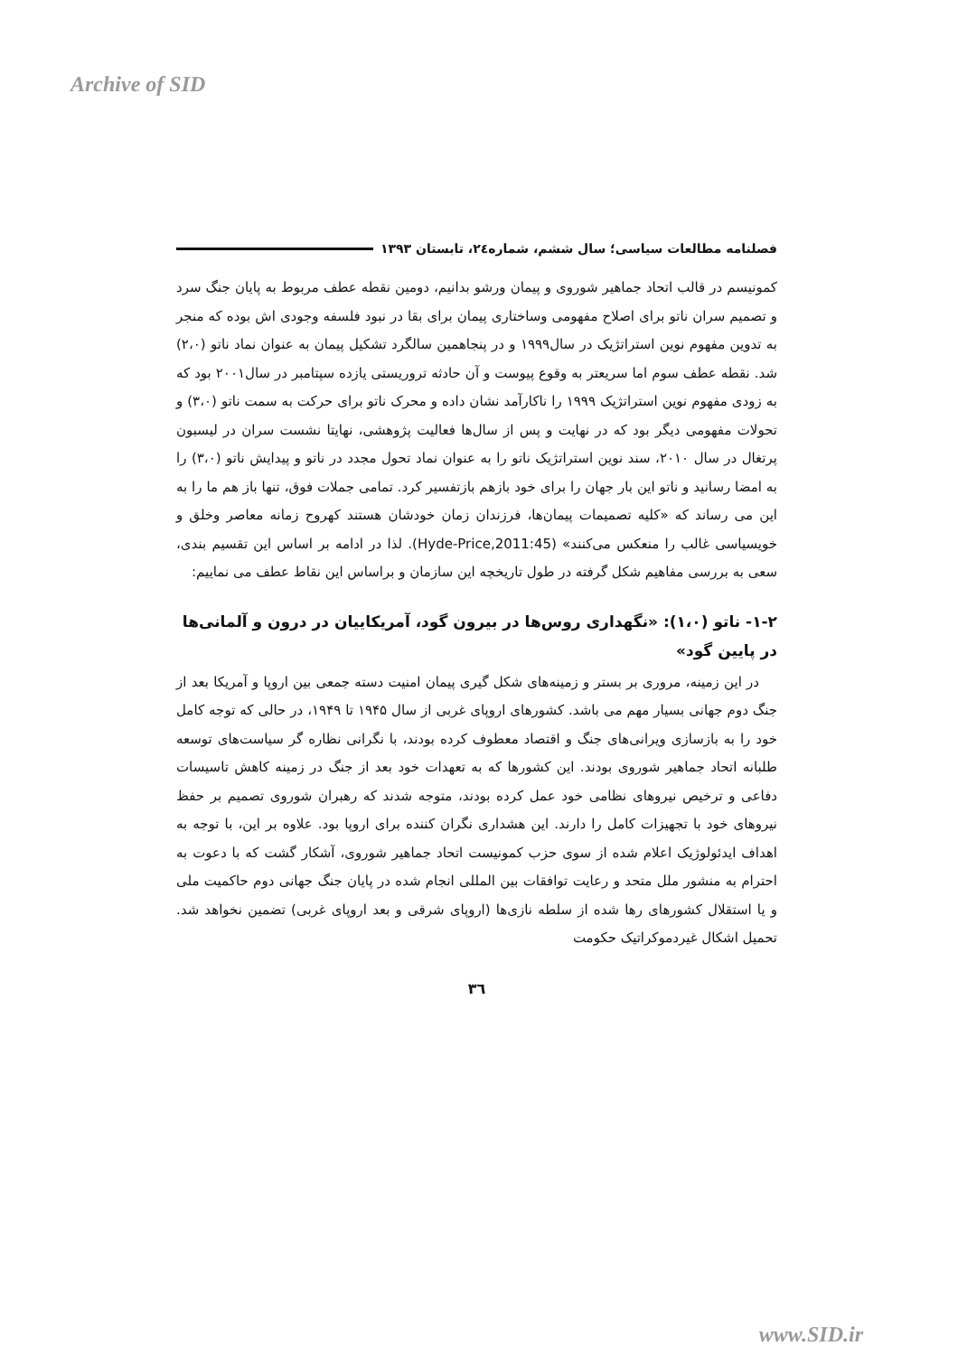Archive of SID
فصلنامه مطالعات سیاسی؛ سال ششم، شماره۲٤، تابستان ۱۳۹۳
کمونیسم در قالب اتحاد جماهیر شوروی و پیمان ورشو بدانیم، دومین نقطه عطف مربوط به پایان جنگ سرد و تصمیم سران ناتو برای اصلاح مفهومی وساختاری پیمان برای بقا در نبود فلسفه وجودی اش بوده که منجر به تدوین مفهوم نوین استراتژیک در سال۱۹۹۹ و در پنجاهمین سالگرد تشکیل پیمان به عنوان نماد ناتو (۲،۰) شد. نقطه عطف سوم اما سریعتر به وقوع پیوست و آن حادثه تروریستی یازده سپتامبر در سال۲۰۰۱ بود که به زودی مفهوم نوین استراتژیک ۱۹۹۹ را ناکارآمد نشان داده و محرک ناتو برای حرکت به سمت ناتو (۳،۰) و تحولات مفهومی دیگر بود که در نهایت و پس از سال‌ها فعالیت پژوهشی، نهایتا نشست سران در لیسبون پرتغال در سال ۲۰۱۰، سند نوین استراتژیک ناتو را به عنوان نماد تحول مجدد در ناتو و پیدایش ناتو (۳،۰) را به امضا رسانید و ناتو این بار جهان را برای خود بازهم بازتفسیر کرد. تمامی جملات فوق، تنها باز هم ما را به این می رساند که «کلیه تصمیمات پیمان‌ها، فرزندان زمان خودشان هستند کهروح زمانه معاصر وخلق و خویسیاسی غالب را منعکس می‌کنند» (Hyde-Price,2011:45). لذا در ادامه بر اساس این تقسیم بندی، سعی به بررسی مفاهیم شکل گرفته در طول تاریخچه این سازمان و براساس این نقاط عطف می نماییم:
۱-۲- ناتو (۱،۰): «نگهداری روس‌ها در بیرون گود، آمریکاییان در درون و آلمانی‌ها در پایین گود»
در این زمینه، مروری بر بستر و زمینه‌های شکل گیری پیمان امنیت دسته جمعی بین اروپا و آمریکا بعد از جنگ دوم جهانی بسیار مهم می باشد. کشورهای اروپای غربی از سال ۱۹۴۵ تا ۱۹۴۹، در حالی که توجه کامل خود را به بازسازی ویرانی‌های جنگ و اقتصاد معطوف کرده بودند، با نگرانی نظاره گر سیاست‌های توسعه طلبانه اتحاد جماهیر شوروی بودند. این کشورها که به تعهدات خود بعد از جنگ در زمینه کاهش تاسیسات دفاعی و ترخیص نیروهای نظامی خود عمل کرده بودند، متوجه شدند که رهبران شوروی تصمیم بر حفظ نیروهای خود با تجهیزات کامل را دارند. این هشداری نگران کننده برای اروپا بود. علاوه بر این، با توجه به اهداف ایدئولوژیک اعلام شده از سوی حزب کمونیست اتحاد جماهیر شوروی، آشکار گشت که با دعوت به احترام به منشور ملل متحد و رعایت توافقات بین المللی انجام شده در پایان جنگ جهانی دوم حاکمیت ملی و یا استقلال کشورهای رها شده از سلطه نازی‌ها (اروپای شرقی و بعد اروپای غربی) تضمین نخواهد شد. تحمیل اشکال غیردموکراتیک حکومت
۳٦
www.SID.ir